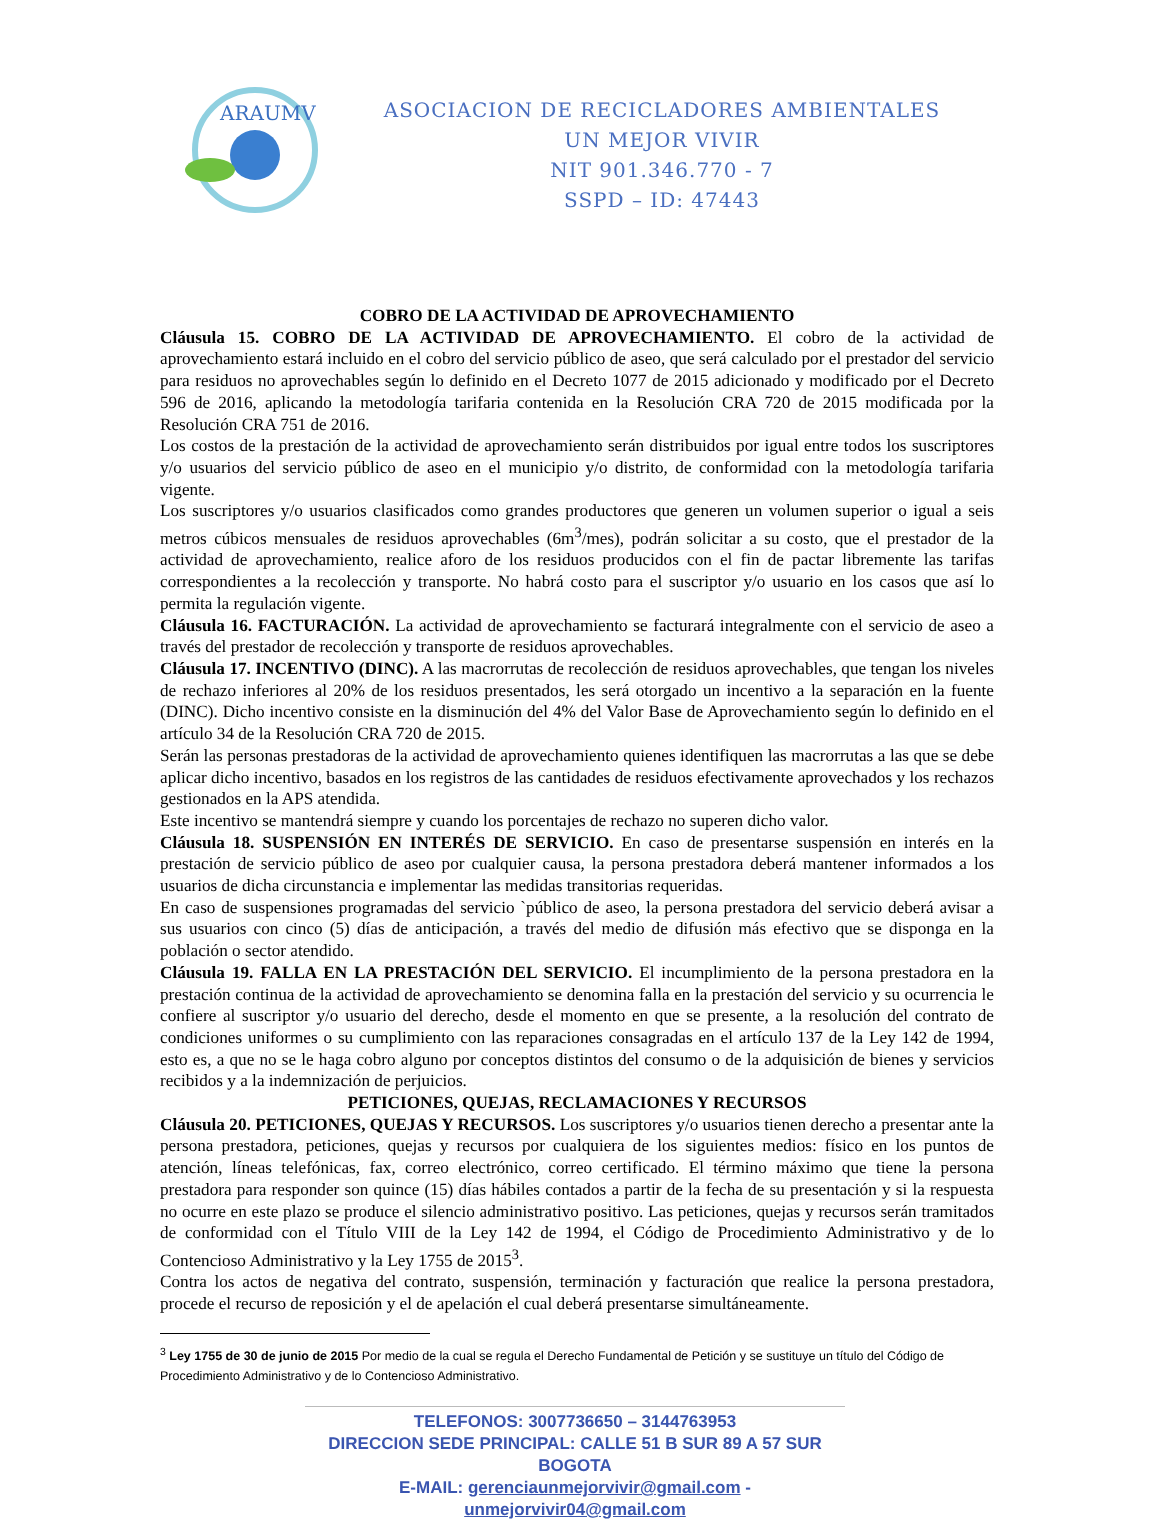ARAUMV
ASOCIACION DE RECICLADORES AMBIENTALES
UN MEJOR VIVIR
NIT 901.346.770 - 7
SSPD – ID: 47443
COBRO DE LA ACTIVIDAD DE APROVECHAMIENTO
Cláusula 15. COBRO DE LA ACTIVIDAD DE APROVECHAMIENTO. El cobro de la actividad de aprovechamiento estará incluido en el cobro del servicio público de aseo, que será calculado por el prestador del servicio para residuos no aprovechables según lo definido en el Decreto 1077 de 2015 adicionado y modificado por el Decreto 596 de 2016, aplicando la metodología tarifaria contenida en la Resolución CRA 720 de 2015 modificada por la Resolución CRA 751 de 2016.
Los costos de la prestación de la actividad de aprovechamiento serán distribuidos por igual entre todos los suscriptores y/o usuarios del servicio público de aseo en el municipio y/o distrito, de conformidad con la metodología tarifaria vigente.
Los suscriptores y/o usuarios clasificados como grandes productores que generen un volumen superior o igual a seis metros cúbicos mensuales de residuos aprovechables (6m<sup>3</sup>/mes), podrán solicitar a su costo, que el prestador de la actividad de aprovechamiento, realice aforo de los residuos producidos con el fin de pactar libremente las tarifas correspondientes a la recolección y transporte. No habrá costo para el suscriptor y/o usuario en los casos que así lo permita la regulación vigente.
Cláusula 16. FACTURACIÓN. La actividad de aprovechamiento se facturará integralmente con el servicio de aseo a través del prestador de recolección y transporte de residuos aprovechables.
Cláusula 17. INCENTIVO (DINC). A las macrorrutas de recolección de residuos aprovechables, que tengan los niveles de rechazo inferiores al 20% de los residuos presentados, les será otorgado un incentivo a la separación en la fuente (DINC). Dicho incentivo consiste en la disminución del 4% del Valor Base de Aprovechamiento según lo definido en el artículo 34 de la Resolución CRA 720 de 2015.
Serán las personas prestadoras de la actividad de aprovechamiento quienes identifiquen las macrorrutas a las que se debe aplicar dicho incentivo, basados en los registros de las cantidades de residuos efectivamente aprovechados y los rechazos gestionados en la APS atendida.
Este incentivo se mantendrá siempre y cuando los porcentajes de rechazo no superen dicho valor.
Cláusula 18. SUSPENSIÓN EN INTERÉS DE SERVICIO. En caso de presentarse suspensión en interés en la prestación de servicio público de aseo por cualquier causa, la persona prestadora deberá mantener informados a los usuarios de dicha circunstancia e implementar las medidas transitorias requeridas.
En caso de suspensiones programadas del servicio `público de aseo, la persona prestadora del servicio deberá avisar a sus usuarios con cinco (5) días de anticipación, a través del medio de difusión más efectivo que se disponga en la población o sector atendido.
Cláusula 19. FALLA EN LA PRESTACIÓN DEL SERVICIO. El incumplimiento de la persona prestadora en la prestación continua de la actividad de aprovechamiento se denomina falla en la prestación del servicio y su ocurrencia le confiere al suscriptor y/o usuario del derecho, desde el momento en que se presente, a la resolución del contrato de condiciones uniformes o su cumplimiento con las reparaciones consagradas en el artículo 137 de la Ley 142 de 1994, esto es, a que no se le haga cobro alguno por conceptos distintos del consumo o de la adquisición de bienes y servicios recibidos y a la indemnización de perjuicios.
PETICIONES, QUEJAS, RECLAMACIONES Y RECURSOS
Cláusula 20. PETICIONES, QUEJAS Y RECURSOS. Los suscriptores y/o usuarios tienen derecho a presentar ante la persona prestadora, peticiones, quejas y recursos por cualquiera de los siguientes medios: físico en los puntos de atención, líneas telefónicas, fax, correo electrónico, correo certificado. El término máximo que tiene la persona prestadora para responder son quince (15) días hábiles contados a partir de la fecha de su presentación y si la respuesta no ocurre en este plazo se produce el silencio administrativo positivo. Las peticiones, quejas y recursos serán tramitados de conformidad con el Título VIII de la Ley 142 de 1994, el Código de Procedimiento Administrativo y de lo Contencioso Administrativo y la Ley 1755 de 2015<sup>3</sup>.
Contra los actos de negativa del contrato, suspensión, terminación y facturación que realice la persona prestadora, procede el recurso de reposición y el de apelación el cual deberá presentarse simultáneamente.
<sup>3</sup> Ley 1755 de 30 de junio de 2015 Por medio de la cual se regula el Derecho Fundamental de Petición y se sustituye un título del Código de Procedimiento Administrativo y de lo Contencioso Administrativo.
TELEFONOS: 3007736650 – 3144763953
DIRECCION SEDE PRINCIPAL: CALLE 51 B SUR 89 A 57 SUR BOGOTA
E-MAIL: gerenciaunmejorvivir@gmail.com - unmejorvivir04@gmail.com